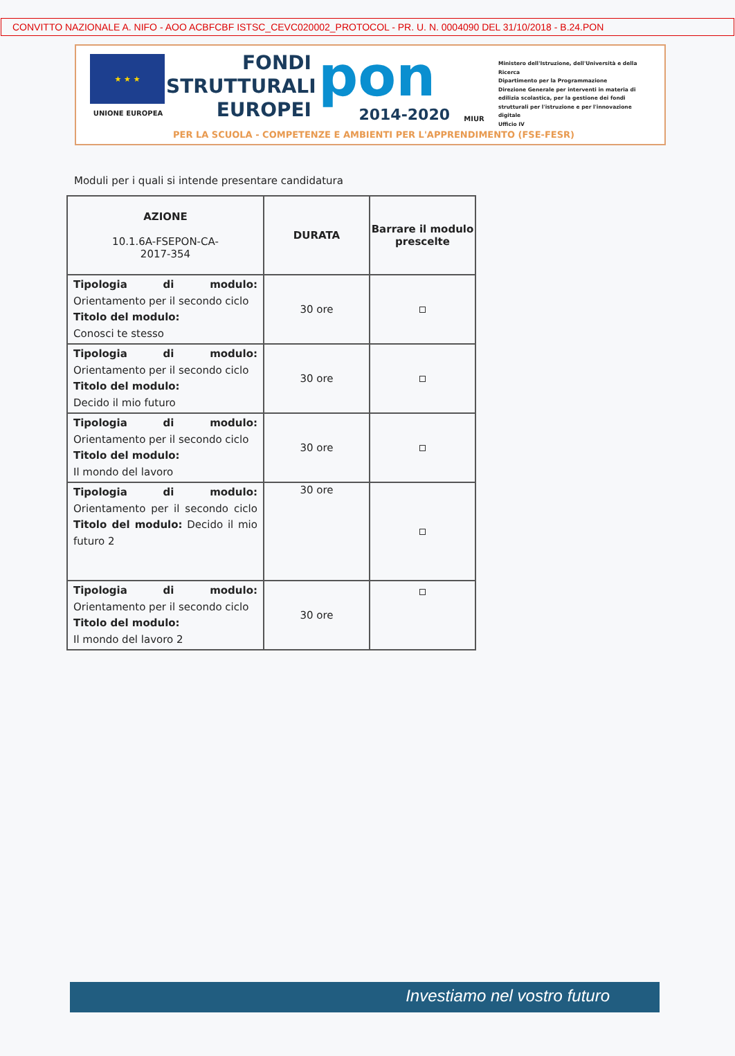CONVITTO NAZIONALE A. NIFO - AOO ACBFCBF ISTSC_CEVC020002_PROTOCOL - PR. U. N. 0004090 DEL 31/10/2018 - B.24.PON
★ ★ ★
UNIONE EUROPEA
FONDI
STRUTTURALI
EUROPEI
pon
2014-2020
MIUR
Ministero dell'Istruzione, dell'Università e della Ricerca
Dipartimento per la Programmazione
Direzione Generale per interventi in materia di edilizia scolastica, per la gestione dei fondi strutturali per l'istruzione e per l'innovazione digitale
Ufficio IV
PER LA SCUOLA - COMPETENZE E AMBIENTI PER L'APPRENDIMENTO (FSE-FESR)
Moduli per i quali si intende presentare candidatura
| AZIONE 10.1.6A-FSEPON-CA- 2017-354 | DURATA | Barrare il modulo prescelte |
| --- | --- | --- |
| Tipologia di modulo: Orientamento per il secondo ciclo Titolo del modulo: Conosci te stesso | 30 ore | |
| Tipologia di modulo: Orientamento per il secondo ciclo Titolo del modulo: Decido il mio futuro | 30 ore | |
| Tipologia di modulo: Orientamento per il secondo ciclo Titolo del modulo: Il mondo del lavoro | 30 ore | |
| Tipologia di modulo: Orientamento per il secondo ciclo Titolo del modulo: Decido il mio futuro 2 | 30 ore | |
| Tipologia di modulo: Orientamento per il secondo ciclo Titolo del modulo: Il mondo del lavoro 2 | 30 ore | |
Investiamo nel vostro futuro